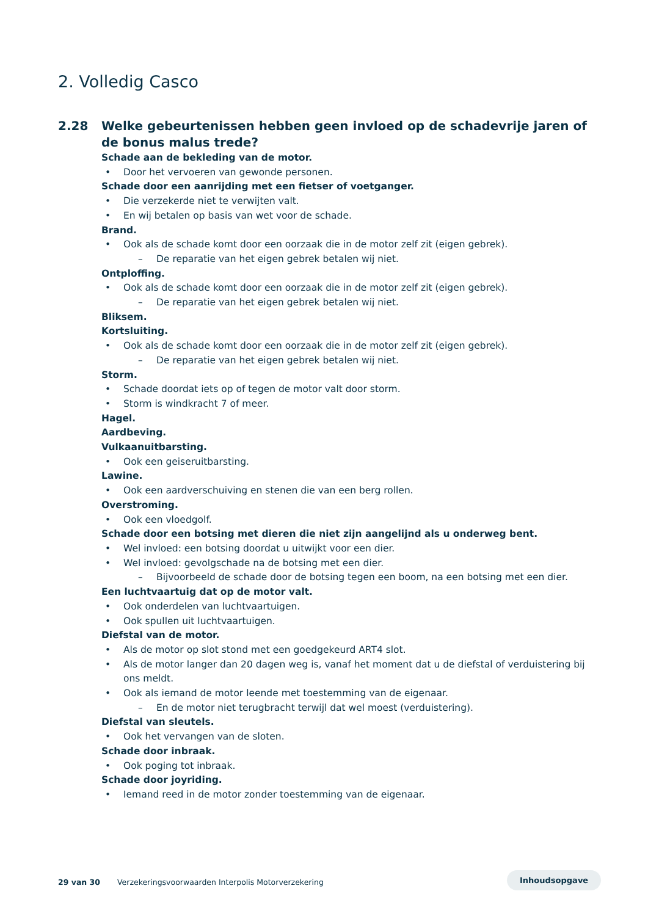2. Volledig Casco
2.28 Welke gebeurtenissen hebben geen invloed op de schadevrije jaren of de bonus malus trede?
Schade aan de bekleding van de motor.
Door het vervoeren van gewonde personen.
Schade door een aanrijding met een fietser of voetganger.
Die verzekerde niet te verwijten valt.
En wij betalen op basis van wet voor de schade.
Brand.
Ook als de schade komt door een oorzaak die in de motor zelf zit (eigen gebrek).
De reparatie van het eigen gebrek betalen wij niet.
Ontploffing.
Ook als de schade komt door een oorzaak die in de motor zelf zit (eigen gebrek).
De reparatie van het eigen gebrek betalen wij niet.
Bliksem.
Kortsluiting.
Ook als de schade komt door een oorzaak die in de motor zelf zit (eigen gebrek).
De reparatie van het eigen gebrek betalen wij niet.
Storm.
Schade doordat iets op of tegen de motor valt door storm.
Storm is windkracht 7 of meer.
Hagel.
Aardbeving.
Vulkaanuitbarsting.
Ook een geiseruitbarsting.
Lawine.
Ook een aardverschuiving en stenen die van een berg rollen.
Overstroming.
Ook een vloedgolf.
Schade door een botsing met dieren die niet zijn aangelijnd als u onderweg bent.
Wel invloed: een botsing doordat u uitwijkt voor een dier.
Wel invloed: gevolgschade na de botsing met een dier.
Bijvoorbeeld de schade door de botsing tegen een boom, na een botsing met een dier.
Een luchtvaartuig dat op de motor valt.
Ook onderdelen van luchtvaartuigen.
Ook spullen uit luchtvaartuigen.
Diefstal van de motor.
Als de motor op slot stond met een goedgekeurd ART4 slot.
Als de motor langer dan 20 dagen weg is, vanaf het moment dat u de diefstal of verduistering bij ons meldt.
Ook als iemand de motor leende met toestemming van de eigenaar.
En de motor niet terugbracht terwijl dat wel moest (verduistering).
Diefstal van sleutels.
Ook het vervangen van de sloten.
Schade door inbraak.
Ook poging tot inbraak.
Schade door joyriding.
Iemand reed in de motor zonder toestemming van de eigenaar.
29 van 30 Verzekeringsvoorwaarden Interpolis Motorverzekering
Inhoudsopgave